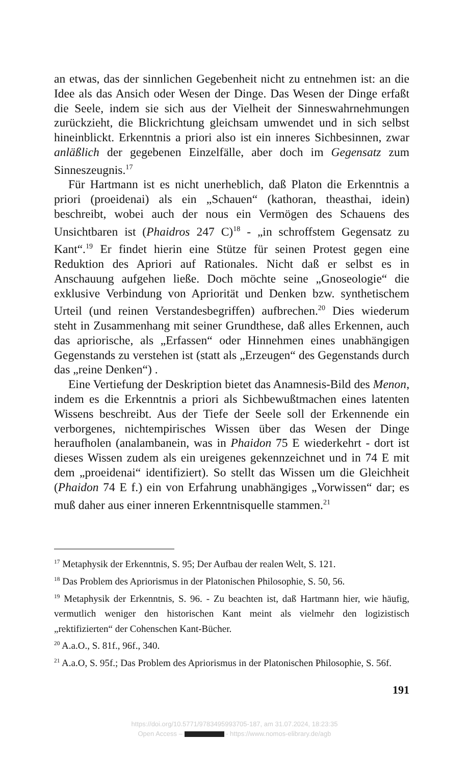an etwas, das der sinnlichen Gegebenheit nicht zu entnehmen ist: an die Idee als das Ansich oder Wesen der Dinge. Das Wesen der Dinge erfaßt die Seele, indem sie sich aus der Vielheit der Sinneswahrnehmungen zurückzieht, die Blickrichtung gleichsam umwendet und in sich selbst hineinblickt. Erkenntnis a priori also ist ein inneres Sichbesinnen, zwar anläßlich der gegebenen Einzelfälle, aber doch im Gegensatz zum Sinneszeugnis.<sup>17</sup>
Für Hartmann ist es nicht unerheblich, daß Platon die Erkenntnis a priori (proeidenai) als ein „Schauen“ (kathoran, theasthai, idein) beschreibt, wobei auch der nous ein Vermögen des Schauens des Unsichtbaren ist (Phaidros 247 C)<sup>18</sup> - „in schroffstem Gegensatz zu Kant“.<sup>19</sup> Er findet hierin eine Stütze für seinen Protest gegen eine Reduktion des Apriori auf Rationales. Nicht daß er selbst es in Anschauung aufgehen ließe. Doch möchte seine „Gnoseologie“ die exklusive Verbindung von Apriorität und Denken bzw. synthetischem Urteil (und reinen Verstandesbegriffen) aufbrechen.<sup>20</sup> Dies wiederum steht in Zusammenhang mit seiner Grundthese, daß alles Erkennen, auch das apriorische, als „Erfassen“ oder Hinnehmen eines unabhängigen Gegenstands zu verstehen ist (statt als „Erzeugen“ des Gegenstands durch das „reine Denken“) .
Eine Vertiefung der Deskription bietet das Anamnesis-Bild des Menon, indem es die Erkenntnis a priori als Sichbewußtmachen eines latenten Wissens beschreibt. Aus der Tiefe der Seele soll der Erkennende ein verborgenes, nichtempirisches Wissen über das Wesen der Dinge heraufholen (analambanein, was in Phaidon 75 E wiederkehrt - dort ist dieses Wissen zudem als ein ureigenes gekennzeichnet und in 74 E mit dem „proeidenai“ identifiziert). So stellt das Wissen um die Gleichheit (Phaidon 74 E f.) ein von Erfahrung unabhängiges „Vorwissen“ dar; es muß daher aus einer inneren Erkenntnisquelle stammen.<sup>21</sup>
<sup>17</sup> Metaphysik der Erkenntnis, S. 95; Der Aufbau der realen Welt, S. 121.
<sup>18</sup> Das Problem des Apriorismus in der Platonischen Philosophie, S. 50, 56.
<sup>19</sup> Metaphysik der Erkenntnis, S. 96. - Zu beachten ist, daß Hartmann hier, wie häufig, vermutlich weniger den historischen Kant meint als vielmehr den logizistisch „rektifizierten“ der Cohenschen Kant-Bücher.
<sup>20</sup> A.a.O., S. 81f., 96f., 340.
<sup>21</sup> A.a.O, S. 95f.; Das Problem des Apriorismus in der Platonischen Philosophie, S. 56f.
191
https://doi.org/10.5771/9783495993705-187, am 31.07.2024, 18:23:35
Open Access – - https://www.nomos-elibrary.de/agb